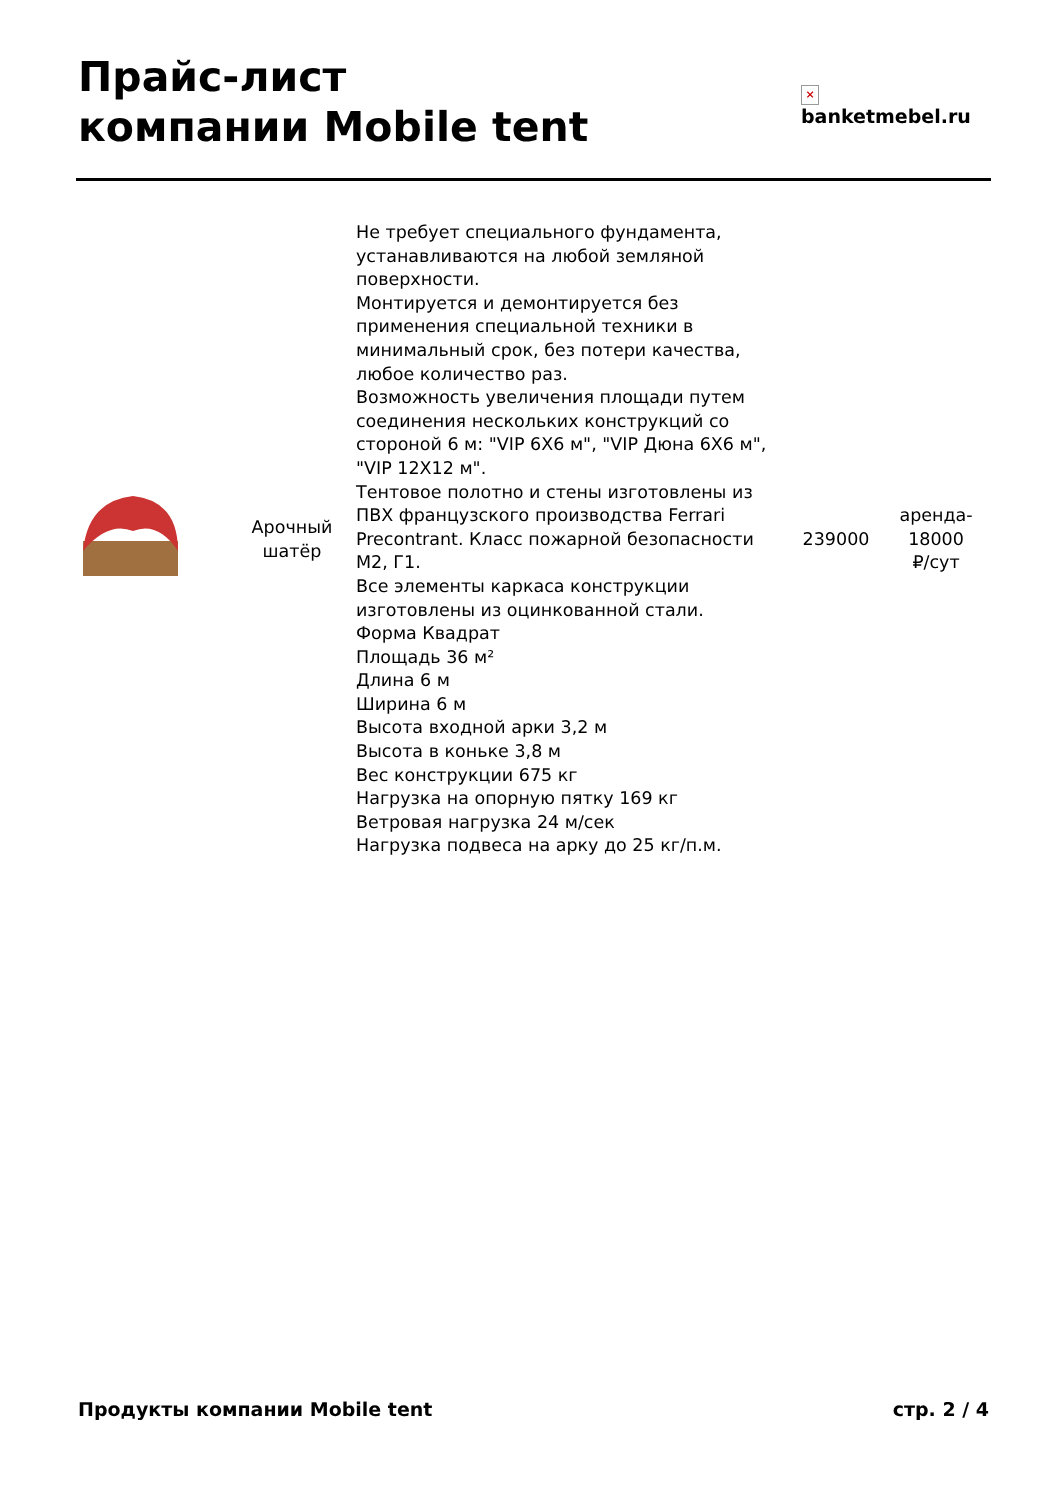Прайс-лист
компании Mobile tent
×
banketmebel.ru
| | Арочный шатёр | Не требует специального фундамента, устанавливаются на любой земляной поверхности. Монтируется и демонтируется без применения специальной техники в минимальный срок, без потери качества, любое количество раз. Возможность увеличения площади путем соединения нескольких конструкций со стороной 6 м: "VIP 6Х6 м", "VIP Дюна 6Х6 м", "VIP 12Х12 м". Тентовое полотно и стены изготовлены из ПВХ французского производства Ferrari Precontrant. Класс пожарной безопасности М2, Г1. Все элементы каркаса конструкции изготовлены из оцинкованной стали. Форма Квадрат Площадь 36 м² Длина 6 м Ширина 6 м Высота входной арки 3,2 м Высота в коньке 3,8 м Вес конструкции 675 кг Нагрузка на опорную пятку 169 кг Ветровая нагрузка 24 м/сек Нагрузка подвеса на арку до 25 кг/п.м. | 239000 | аренда- 18000 ₽/сут |
Продукты компании Mobile tent стр. 2 / 4